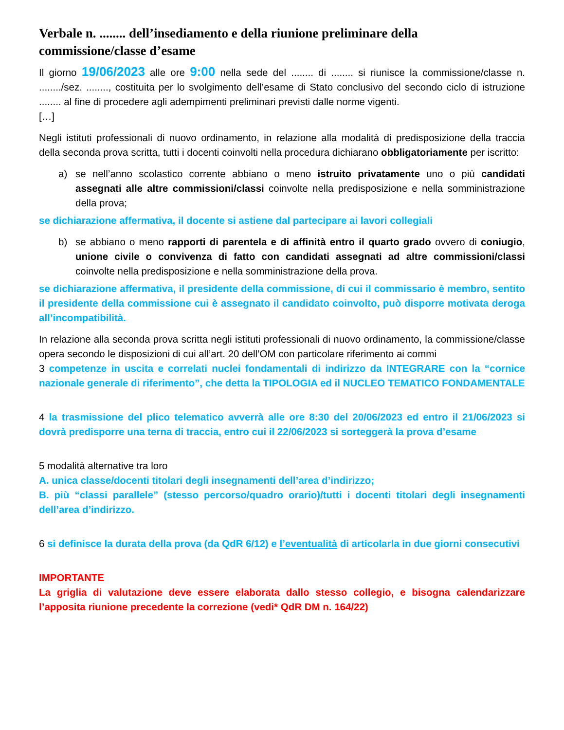Verbale n. ........ dell’insediamento e della riunione preliminare della commissione/classe d’esame
Il giorno 19/06/2023 alle ore 9:00 nella sede del ........ di ........ si riunisce la commissione/classe n. ......../sez. ........, costituita per lo svolgimento dell’esame di Stato conclusivo del secondo ciclo di istruzione ........ al fine di procedere agli adempimenti preliminari previsti dalle norme vigenti.
[…]
Negli istituti professionali di nuovo ordinamento, in relazione alla modalità di predisposizione della traccia della seconda prova scritta, tutti i docenti coinvolti nella procedura dichiarano obbligatoriamente per iscritto:
a) se nell’anno scolastico corrente abbiano o meno istruito privatamente uno o più candidati assegnati alle altre commissioni/classi coinvolte nella predisposizione e nella somministrazione della prova;
se dichiarazione affermativa, il docente si astiene dal partecipare ai lavori collegiali
b) se abbiano o meno rapporti di parentela e di affinità entro il quarto grado ovvero di coniugio, unione civile o convivenza di fatto con candidati assegnati ad altre commissioni/classi coinvolte nella predisposizione e nella somministrazione della prova.
se dichiarazione affermativa, il presidente della commissione, di cui il commissario è membro, sentito il presidente della commissione cui è assegnato il candidato coinvolto, può disporre motivata deroga all’incompatibilità.
In relazione alla seconda prova scritta negli istituti professionali di nuovo ordinamento, la commissione/classe opera secondo le disposizioni di cui all’art. 20 dell’OM con particolare riferimento ai commi
3 competenze in uscita e correlati nuclei fondamentali di indirizzo da INTEGRARE con la “cornice nazionale generale di riferimento”, che detta la TIPOLOGIA ed il NUCLEO TEMATICO FONDAMENTALE
4 la trasmissione del plico telematico avverrà alle ore 8:30 del 20/06/2023 ed entro il 21/06/2023 si dovrà predisporre una terna di traccia, entro cui il 22/06/2023 si sorteggerà la prova d’esame
5 modalità alternative tra loro
A. unica classe/docenti titolari degli insegnamenti dell’area d’indirizzo;
B. più “classi parallele” (stesso percorso/quadro orario)/tutti i docenti titolari degli insegnamenti dell’area d’indirizzo.
6 si definisce la durata della prova (da QdR 6/12) e l’eventualità di articolarla in due giorni consecutivi
IMPORTANTE
La griglia di valutazione deve essere elaborata dallo stesso collegio, e bisogna calendarizzare l’apposita riunione precedente la correzione (vedi* QdR DM n. 164/22)